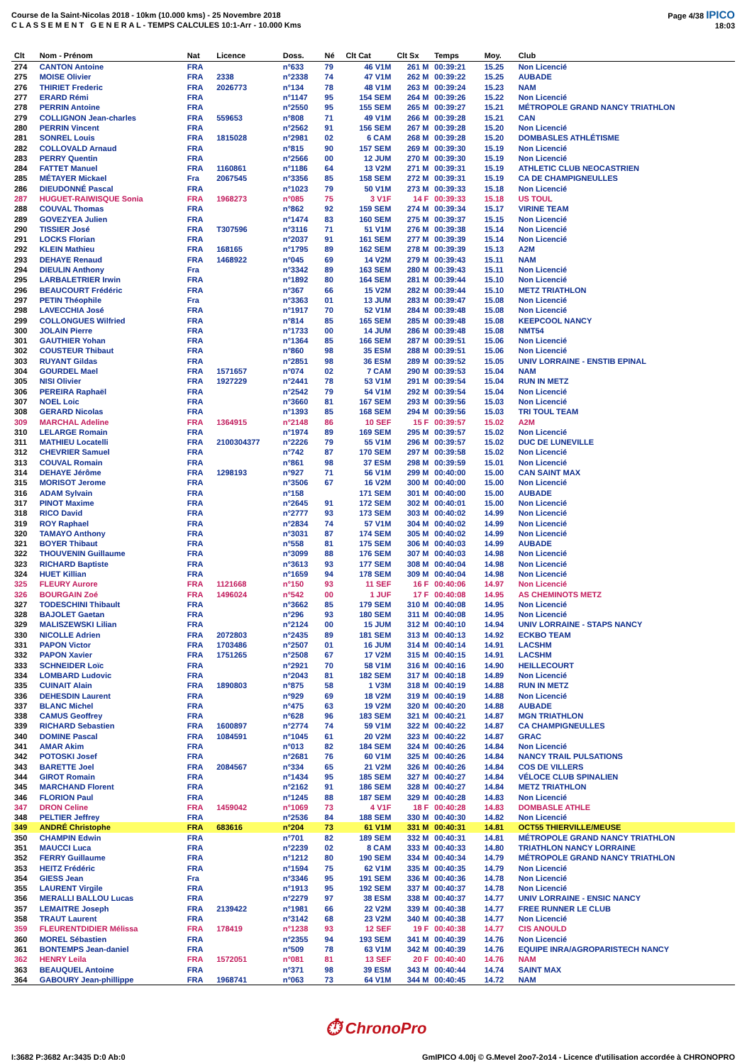Course de la Saint-Nicolas 2018 - 10km (10.000 kms) - 25 Novembre 2018
C L A S S E M E N T G E N E R A L - TEMPS CALCULES 10:1-Arr - 10.000 Kms
Page 4/38 IPICO
18:03
| Clt | Nom - Prénom | Nat | Licence | Doss. | Né | Clt Cat | Clt Sx | Temps | Moy. | Club |
| --- | --- | --- | --- | --- | --- | --- | --- | --- | --- | --- |
| 274 | CANTON Antoine | FRA | | n°633 | 79 | 46 V1M | 261 M | 00:39:21 | 15.25 | Non Licencié |
| 275 | MOISE Olivier | FRA | 2338 | n°2338 | 74 | 47 V1M | 262 M | 00:39:22 | 15.25 | AUBADE |
| 276 | THIRIET Frederic | FRA | 2026773 | n°134 | 78 | 48 V1M | 263 M | 00:39:24 | 15.23 | NAM |
| 277 | ERARD Rémi | FRA | | n°1147 | 95 | 154 SEM | 264 M | 00:39:26 | 15.22 | Non Licencié |
| 278 | PERRIN Antoine | FRA | | n°2550 | 95 | 155 SEM | 265 M | 00:39:27 | 15.21 | MÉTROPOLE GRAND NANCY TRIATHLON |
| 279 | COLLIGNON Jean-charles | FRA | 559653 | n°808 | 71 | 49 V1M | 266 M | 00:39:28 | 15.21 | CAN |
| 280 | PERRIN Vincent | FRA | | n°2562 | 91 | 156 SEM | 267 M | 00:39:28 | 15.20 | Non Licencié |
| 281 | SONREL Louis | FRA | 1815028 | n°2981 | 02 | 6 CAM | 268 M | 00:39:28 | 15.20 | DOMBASLES ATHLÉTISME |
| 282 | COLLOVALD Arnaud | FRA | | n°815 | 90 | 157 SEM | 269 M | 00:39:30 | 15.19 | Non Licencié |
| 283 | PERRY Quentin | FRA | | n°2566 | 00 | 12 JUM | 270 M | 00:39:30 | 15.19 | Non Licencié |
| 284 | FATTET Manuel | FRA | 1160861 | n°1186 | 64 | 13 V2M | 271 M | 00:39:31 | 15.19 | ATHLETIC CLUB NEOCASTRIEN |
| 285 | MÉTAYER Mickael | Fra | 2067545 | n°3356 | 85 | 158 SEM | 272 M | 00:39:31 | 15.19 | CA DE CHAMPIGNEULLES |
| 286 | DIEUDONNÉ Pascal | FRA | | n°1023 | 79 | 50 V1M | 273 M | 00:39:33 | 15.18 | Non Licencié |
| 287 | HUGUET-RAIWISQUE Sonia | FRA | 1968273 | n°085 | 75 | 3 V1F | 14 F | 00:39:33 | 15.18 | US TOUL |
| 288 | COUVAL Thomas | FRA | | n°862 | 92 | 159 SEM | 274 M | 00:39:34 | 15.17 | VIRINE TEAM |
| 289 | GOVEZYEA Julien | FRA | | n°1474 | 83 | 160 SEM | 275 M | 00:39:37 | 15.15 | Non Licencié |
| 290 | TISSIER José | FRA | T307596 | n°3116 | 71 | 51 V1M | 276 M | 00:39:38 | 15.14 | Non Licencié |
| 291 | LOCKS Florian | FRA | | n°2037 | 91 | 161 SEM | 277 M | 00:39:39 | 15.14 | Non Licencié |
| 292 | KLEIN Mathieu | FRA | 168165 | n°1795 | 89 | 162 SEM | 278 M | 00:39:39 | 15.13 | A2M |
| 293 | DEHAYE Renaud | FRA | 1468922 | n°045 | 69 | 14 V2M | 279 M | 00:39:43 | 15.11 | NAM |
| 294 | DIEULIN Anthony | Fra | | n°3342 | 89 | 163 SEM | 280 M | 00:39:43 | 15.11 | Non Licencié |
| 295 | LARBALETRIER Irwin | FRA | | n°1892 | 80 | 164 SEM | 281 M | 00:39:44 | 15.10 | Non Licencié |
| 296 | BEAUCOURT Frédéric | FRA | | n°367 | 66 | 15 V2M | 282 M | 00:39:44 | 15.10 | METZ TRIATHLON |
| 297 | PETIN Théophile | Fra | | n°3363 | 01 | 13 JUM | 283 M | 00:39:47 | 15.08 | Non Licencié |
| 298 | LAVECCHIA José | FRA | | n°1917 | 70 | 52 V1M | 284 M | 00:39:48 | 15.08 | Non Licencié |
| 299 | COLLONGUES Wilfried | FRA | | n°814 | 85 | 165 SEM | 285 M | 00:39:48 | 15.08 | KEEPCOOL NANCY |
| 300 | JOLAIN Pierre | FRA | | n°1733 | 00 | 14 JUM | 286 M | 00:39:48 | 15.08 | NMT54 |
| 301 | GAUTHIER Yohan | FRA | | n°1364 | 85 | 166 SEM | 287 M | 00:39:51 | 15.06 | Non Licencié |
| 302 | COUSTEUR Thibaut | FRA | | n°860 | 98 | 35 ESM | 288 M | 00:39:51 | 15.06 | Non Licencié |
| 303 | RUYANT Gildas | FRA | | n°2851 | 98 | 36 ESM | 289 M | 00:39:52 | 15.05 | UNIV LORRAINE - ENSTIB EPINAL |
| 304 | GOURDEL Mael | FRA | 1571657 | n°074 | 02 | 7 CAM | 290 M | 00:39:53 | 15.04 | NAM |
| 305 | NISI Olivier | FRA | 1927229 | n°2441 | 78 | 53 V1M | 291 M | 00:39:54 | 15.04 | RUN IN METZ |
| 306 | PEREIRA Raphaël | FRA | | n°2542 | 79 | 54 V1M | 292 M | 00:39:54 | 15.04 | Non Licencié |
| 307 | NOEL Loic | FRA | | n°3660 | 81 | 167 SEM | 293 M | 00:39:56 | 15.03 | Non Licencié |
| 308 | GERARD Nicolas | FRA | | n°1393 | 85 | 168 SEM | 294 M | 00:39:56 | 15.03 | TRI TOUL TEAM |
| 309 | MARCHAL Adeline | FRA | 1364915 | n°2148 | 86 | 10 SEF | 15 F | 00:39:57 | 15.02 | A2M |
| 310 | LELARGE Romain | FRA | | n°1974 | 89 | 169 SEM | 295 M | 00:39:57 | 15.02 | Non Licencié |
| 311 | MATHIEU Locatelli | FRA | 2100304377 | n°2226 | 79 | 55 V1M | 296 M | 00:39:57 | 15.02 | DUC DE LUNEVILLE |
| 312 | CHEVRIER Samuel | FRA | | n°742 | 87 | 170 SEM | 297 M | 00:39:58 | 15.02 | Non Licencié |
| 313 | COUVAL Romain | FRA | | n°861 | 98 | 37 ESM | 298 M | 00:39:59 | 15.01 | Non Licencié |
| 314 | DEHAYE Jérôme | FRA | 1298193 | n°927 | 71 | 56 V1M | 299 M | 00:40:00 | 15.00 | CAN SAINT MAX |
| 315 | MORISOT Jerome | FRA | | n°3506 | 67 | 16 V2M | 300 M | 00:40:00 | 15.00 | Non Licencié |
| 316 | ADAM Sylvain | FRA | | n°158 | | 171 SEM | 301 M | 00:40:00 | 15.00 | AUBADE |
| 317 | PINOT Maxime | FRA | | n°2645 | 91 | 172 SEM | 302 M | 00:40:01 | 15.00 | Non Licencié |
| 318 | RICO David | FRA | | n°2777 | 93 | 173 SEM | 303 M | 00:40:02 | 14.99 | Non Licencié |
| 319 | ROY Raphael | FRA | | n°2834 | 74 | 57 V1M | 304 M | 00:40:02 | 14.99 | Non Licencié |
| 320 | TAMAYO Anthony | FRA | | n°3031 | 87 | 174 SEM | 305 M | 00:40:02 | 14.99 | Non Licencié |
| 321 | BOYER Thibaut | FRA | | n°558 | 81 | 175 SEM | 306 M | 00:40:03 | 14.99 | AUBADE |
| 322 | THOUVENIN Guillaume | FRA | | n°3099 | 88 | 176 SEM | 307 M | 00:40:03 | 14.98 | Non Licencié |
| 323 | RICHARD Baptiste | FRA | | n°3613 | 93 | 177 SEM | 308 M | 00:40:04 | 14.98 | Non Licencié |
| 324 | HUET Killian | FRA | | n°1659 | 94 | 178 SEM | 309 M | 00:40:04 | 14.98 | Non Licencié |
| 325 | FLEURY Aurore | FRA | 1121668 | n°150 | 93 | 11 SEF | 16 F | 00:40:06 | 14.97 | Non Licencié |
| 326 | BOURGAIN Zoé | FRA | 1496024 | n°542 | 00 | 1 JUF | 17 F | 00:40:08 | 14.95 | AS CHEMINOTS METZ |
| 327 | TODESCHINI Thibault | FRA | | n°3662 | 85 | 179 SEM | 310 M | 00:40:08 | 14.95 | Non Licencié |
| 328 | BAJOLET Gaetan | FRA | | n°296 | 93 | 180 SEM | 311 M | 00:40:08 | 14.95 | Non Licencié |
| 329 | MALISZEWSKI Lilian | FRA | | n°2124 | 00 | 15 JUM | 312 M | 00:40:10 | 14.94 | UNIV LORRAINE - STAPS NANCY |
| 330 | NICOLLE Adrien | FRA | 2072803 | n°2435 | 89 | 181 SEM | 313 M | 00:40:13 | 14.92 | ECKBO TEAM |
| 331 | PAPON Victor | FRA | 1703486 | n°2507 | 01 | 16 JUM | 314 M | 00:40:14 | 14.91 | LACSHM |
| 332 | PAPON Xavier | FRA | 1751265 | n°2508 | 67 | 17 V2M | 315 M | 00:40:15 | 14.91 | LACSHM |
| 333 | SCHNEIDER Loïc | FRA | | n°2921 | 70 | 58 V1M | 316 M | 00:40:16 | 14.90 | HEILLECOURT |
| 334 | LOMBARD Ludovic | FRA | | n°2043 | 81 | 182 SEM | 317 M | 00:40:18 | 14.89 | Non Licencié |
| 335 | CUINAIT Alain | FRA | 1890803 | n°875 | 58 | 1 V3M | 318 M | 00:40:19 | 14.88 | RUN IN METZ |
| 336 | DEHESDIN Laurent | FRA | | n°929 | 69 | 18 V2M | 319 M | 00:40:19 | 14.88 | Non Licencié |
| 337 | BLANC Michel | FRA | | n°475 | 63 | 19 V2M | 320 M | 00:40:20 | 14.88 | AUBADE |
| 338 | CAMUS Geoffrey | FRA | | n°628 | 96 | 183 SEM | 321 M | 00:40:21 | 14.87 | MGN TRIATHLON |
| 339 | RICHARD Sebastien | FRA | 1600897 | n°2774 | 74 | 59 V1M | 322 M | 00:40:22 | 14.87 | CA CHAMPIGNEULLES |
| 340 | DOMINE Pascal | FRA | 1084591 | n°1045 | 61 | 20 V2M | 323 M | 00:40:22 | 14.87 | GRAC |
| 341 | AMAR Akim | FRA | | n°013 | 82 | 184 SEM | 324 M | 00:40:26 | 14.84 | Non Licencié |
| 342 | POTOSKI Josef | FRA | | n°2681 | 76 | 60 V1M | 325 M | 00:40:26 | 14.84 | NANCY TRAIL PULSATIONS |
| 343 | BARETTE Joel | FRA | 2084567 | n°334 | 65 | 21 V2M | 326 M | 00:40:26 | 14.84 | COS DE VILLERS |
| 344 | GIROT Romain | FRA | | n°1434 | 95 | 185 SEM | 327 M | 00:40:27 | 14.84 | VÉLOCE CLUB SPINALIEN |
| 345 | MARCHAND Florent | FRA | | n°2162 | 91 | 186 SEM | 328 M | 00:40:27 | 14.84 | METZ TRIATHLON |
| 346 | FLORION Paul | FRA | | n°1245 | 88 | 187 SEM | 329 M | 00:40:28 | 14.83 | Non Licencié |
| 347 | DRON Celine | FRA | 1459042 | n°1069 | 73 | 4 V1F | 18 F | 00:40:28 | 14.83 | DOMBASLE ATHLE |
| 348 | PELTIER Jeffrey | FRA | | n°2536 | 84 | 188 SEM | 330 M | 00:40:30 | 14.82 | Non Licencié |
| 349 | ANDRÉ Christophe | FRA | 683616 | n°204 | 73 | 61 V1M | 331 M | 00:40:31 | 14.81 | OCT55 THIERVILLE/MEUSE |
| 350 | CHAMPIN Edwin | FRA | | n°701 | 82 | 189 SEM | 332 M | 00:40:31 | 14.81 | MÉTROPOLE GRAND NANCY TRIATHLON |
| 351 | MAUCCI Luca | FRA | | n°2239 | 02 | 8 CAM | 333 M | 00:40:33 | 14.80 | TRIATHLON NANCY LORRAINE |
| 352 | FERRY Guillaume | FRA | | n°1212 | 80 | 190 SEM | 334 M | 00:40:34 | 14.79 | MÉTROPOLE GRAND NANCY TRIATHLON |
| 353 | HEITZ Frédéric | FRA | | n°1594 | 75 | 62 V1M | 335 M | 00:40:35 | 14.79 | Non Licencié |
| 354 | GIESS Jean | Fra | | n°3346 | 95 | 191 SEM | 336 M | 00:40:36 | 14.78 | Non Licencié |
| 355 | LAURENT Virgile | FRA | | n°1913 | 95 | 192 SEM | 337 M | 00:40:37 | 14.78 | Non Licencié |
| 356 | MERALLI BALLOU Lucas | FRA | | n°2279 | 97 | 38 ESM | 338 M | 00:40:37 | 14.77 | UNIV LORRAINE - ENSIC NANCY |
| 357 | LEMAITRE Joseph | FRA | 2139422 | n°1981 | 66 | 22 V2M | 339 M | 00:40:38 | 14.77 | FREE RUNNER LE CLUB |
| 358 | TRAUT Laurent | FRA | | n°3142 | 68 | 23 V2M | 340 M | 00:40:38 | 14.77 | Non Licencié |
| 359 | FLEURENTDIDIER Mélissa | FRA | 178419 | n°1238 | 93 | 12 SEF | 19 F | 00:40:38 | 14.77 | CIS ANOULD |
| 360 | MOREL Sébastien | FRA | | n°2355 | 94 | 193 SEM | 341 M | 00:40:39 | 14.76 | Non Licencié |
| 361 | BONTEMPS Jean-daniel | FRA | | n°509 | 78 | 63 V1M | 342 M | 00:40:39 | 14.76 | EQUIPE INRA/AGROPARISTECH NANCY |
| 362 | HENRY Leila | FRA | 1572051 | n°081 | 81 | 13 SEF | 20 F | 00:40:40 | 14.76 | NAM |
| 363 | BEAUQUEL Antoine | FRA | | n°371 | 98 | 39 ESM | 343 M | 00:40:44 | 14.74 | SAINT MAX |
| 364 | GABOURY Jean-phillippe | FRA | 1968741 | n°063 | 73 | 64 V1M | 344 M | 00:40:45 | 14.72 | NAM |
⏱ ChronoPro
I:3682 P:3682 Ar:3435 D:0 Ab:0 GmIPICO 4.00j © G.Mevel 2oo7-2o14 - Licence d'utilisation accordée à CHRONOPRO